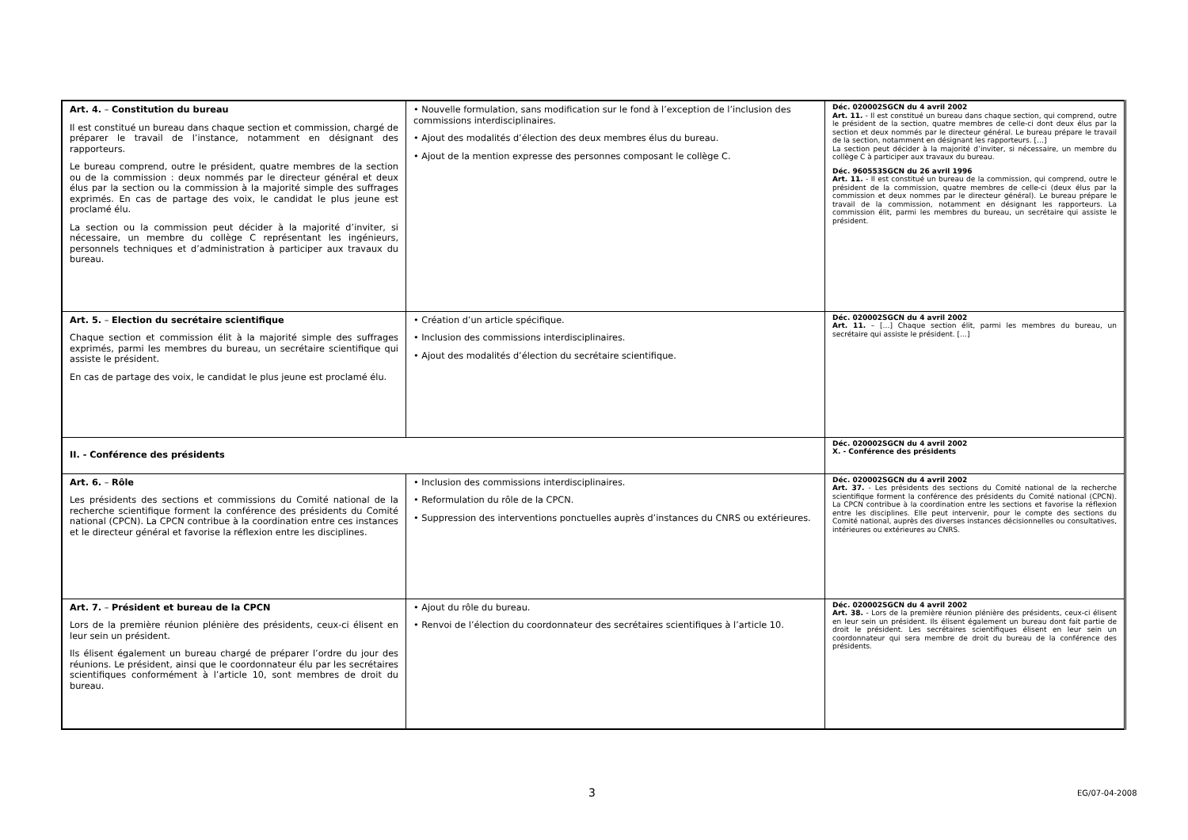| Art. 4. – Constitution du bureau Il est constitué un bureau dans chaque section et commission, chargé de préparer le travail de l’instance, notamment en désignant des rapporteurs. Le bureau comprend, outre le président, quatre membres de la section ou de la commission : deux nommés par le directeur général et deux élus par la section ou la commission à la majorité simple des suffrages exprimés. En cas de partage des voix, le candidat le plus jeune est proclamé élu. La section ou la commission peut décider à la majorité d’inviter, si nécessaire, un membre du collège C représentant les ingénieurs, personnels techniques et d’administration à participer aux travaux du bureau. | • Nouvelle formulation, sans modification sur le fond à l’exception de l’inclusion des commissions interdisciplinaires. • Ajout des modalités d’élection des deux membres élus du bureau. • Ajout de la mention expresse des personnes composant le collège C. | Déc. 020002SGCN du 4 avril 2002 Art. 11. - Il est constitué un bureau dans chaque section, qui comprend, outre le président de la section, quatre membres de celle-ci dont deux élus par la section et deux nommés par le directeur général. Le bureau prépare le travail de la section, notamment en désignant les rapporteurs. […] La section peut décider à la majorité d’inviter, si nécessaire, un membre du collège C à participer aux travaux du bureau. Déc. 960553SGCN du 26 avril 1996 Art. 11. - Il est constitué un bureau de la commission, qui comprend, outre le président de la commission, quatre membres de celle-ci (deux élus par la commission et deux nommes par le directeur général). Le bureau prépare le travail de la commission, notamment en désignant les rapporteurs. La commission élit, parmi les membres du bureau, un secrétaire qui assiste le président. |
| Art. 5. – Election du secrétaire scientifique Chaque section et commission élit à la majorité simple des suffrages exprimés, parmi les membres du bureau, un secrétaire scientifique qui assiste le président. En cas de partage des voix, le candidat le plus jeune est proclamé élu. | • Création d’un article spécifique. • Inclusion des commissions interdisciplinaires. • Ajout des modalités d’élection du secrétaire scientifique. | Déc. 020002SGCN du 4 avril 2002 Art. 11. – […] Chaque section élit, parmi les membres du bureau, un secrétaire qui assiste le président. […] |
| II. - Conférence des présidents | | Déc. 020002SGCN du 4 avril 2002 X. - Conférence des présidents |
| Art. 6. – Rôle Les présidents des sections et commissions du Comité national de la recherche scientifique forment la conférence des présidents du Comité national (CPCN). La CPCN contribue à la coordination entre ces instances et le directeur général et favorise la réflexion entre les disciplines. | • Inclusion des commissions interdisciplinaires. • Reformulation du rôle de la CPCN. • Suppression des interventions ponctuelles auprès d’instances du CNRS ou extérieures. | Déc. 020002SGCN du 4 avril 2002 Art. 37. - Les présidents des sections du Comité national de la recherche scientifique forment la conférence des présidents du Comité national (CPCN). La CPCN contribue à la coordination entre les sections et favorise la réflexion entre les disciplines. Elle peut intervenir, pour le compte des sections du Comité national, auprès des diverses instances décisionnelles ou consultatives, intérieures ou extérieures au CNRS. |
| Art. 7. – Président et bureau de la CPCN Lors de la première réunion plénière des présidents, ceux-ci élisent en leur sein un président. Ils élisent également un bureau chargé de préparer l’ordre du jour des réunions. Le président, ainsi que le coordonnateur élu par les secrétaires scientifiques conformément à l’article 10, sont membres de droit du bureau. | • Ajout du rôle du bureau. • Renvoi de l’élection du coordonnateur des secrétaires scientifiques à l’article 10. | Déc. 020002SGCN du 4 avril 2002 Art. 38. - Lors de la première réunion plénière des présidents, ceux-ci élisent en leur sein un président. Ils élisent également un bureau dont fait partie de droit le président. Les secrétaires scientifiques élisent en leur sein un coordonnateur qui sera membre de droit du bureau de la conférence des présidents. |
3 EG/07-04-2008